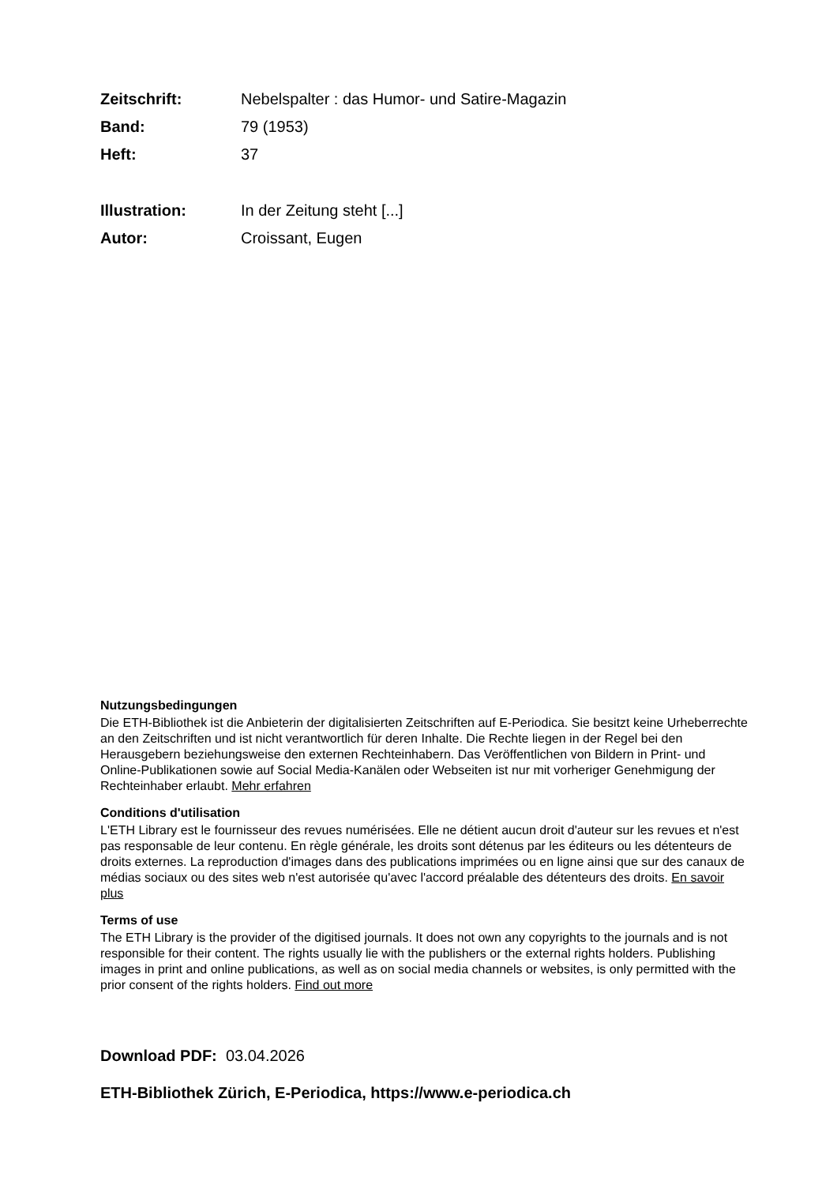Zeitschrift: Nebelspalter : das Humor- und Satire-Magazin
Band: 79 (1953)
Heft: 37
Illustration: In der Zeitung steht [...]
Autor: Croissant, Eugen
Nutzungsbedingungen
Die ETH-Bibliothek ist die Anbieterin der digitalisierten Zeitschriften auf E-Periodica. Sie besitzt keine Urheberrechte an den Zeitschriften und ist nicht verantwortlich für deren Inhalte. Die Rechte liegen in der Regel bei den Herausgebern beziehungsweise den externen Rechteinhabern. Das Veröffentlichen von Bildern in Print- und Online-Publikationen sowie auf Social Media-Kanälen oder Webseiten ist nur mit vorheriger Genehmigung der Rechteinhaber erlaubt. Mehr erfahren
Conditions d'utilisation
L'ETH Library est le fournisseur des revues numérisées. Elle ne détient aucun droit d'auteur sur les revues et n'est pas responsable de leur contenu. En règle générale, les droits sont détenus par les éditeurs ou les détenteurs de droits externes. La reproduction d'images dans des publications imprimées ou en ligne ainsi que sur des canaux de médias sociaux ou des sites web n'est autorisée qu'avec l'accord préalable des détenteurs des droits. En savoir plus
Terms of use
The ETH Library is the provider of the digitised journals. It does not own any copyrights to the journals and is not responsible for their content. The rights usually lie with the publishers or the external rights holders. Publishing images in print and online publications, as well as on social media channels or websites, is only permitted with the prior consent of the rights holders. Find out more
Download PDF: 03.04.2026
ETH-Bibliothek Zürich, E-Periodica, https://www.e-periodica.ch